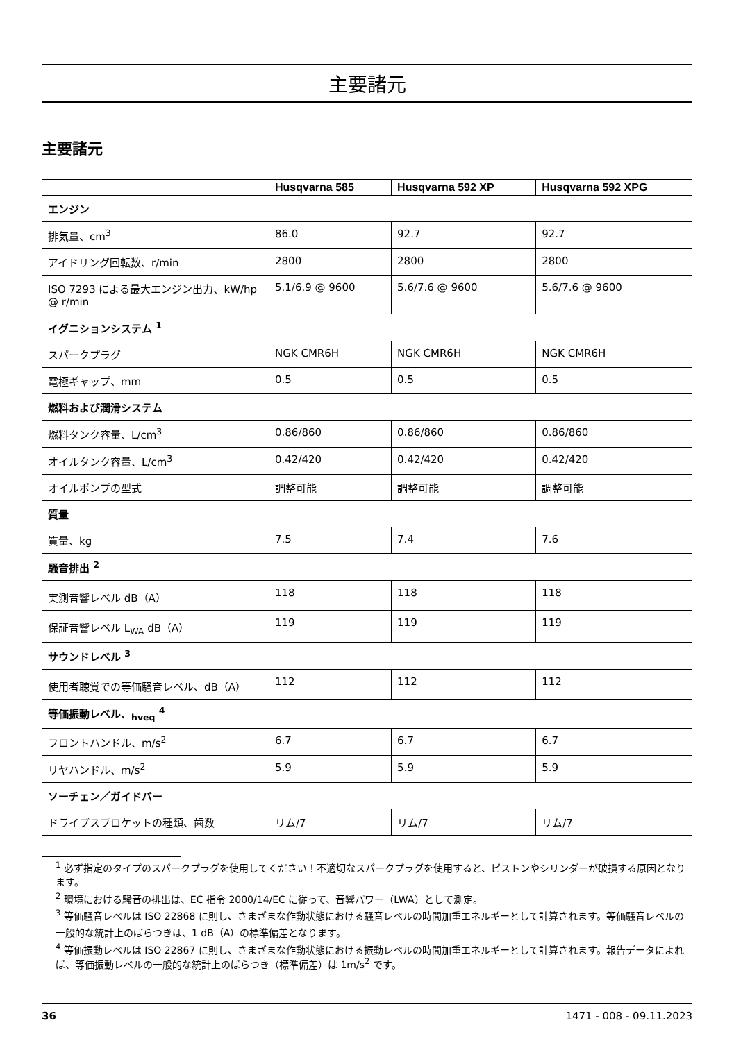主要諸元
主要諸元
| | Husqvarna 585 | Husqvarna 592 XP | Husqvarna 592 XPG |
| --- | --- | --- | --- |
| エンジン | | | |
| 排気量、cm<sup>3</sup> | 86.0 | 92.7 | 92.7 |
| アイドリング回転数、r/min | 2800 | 2800 | 2800 |
| ISO 7293 による最大エンジン出力、kW/hp @ r/min | 5.1/6.9 @ 9600 | 5.6/7.6 @ 9600 | 5.6/7.6 @ 9600 |
| イグニションシステム <sup>1</sup> | | | |
| スパークプラグ | NGK CMR6H | NGK CMR6H | NGK CMR6H |
| 電極ギャップ、mm | 0.5 | 0.5 | 0.5 |
| 燃料および潤滑システム | | | |
| 燃料タンク容量、L/cm<sup>3</sup> | 0.86/860 | 0.86/860 | 0.86/860 |
| オイルタンク容量、L/cm<sup>3</sup> | 0.42/420 | 0.42/420 | 0.42/420 |
| オイルポンプの型式 | 調整可能 | 調整可能 | 調整可能 |
| 質量 | | | |
| 質量、kg | 7.5 | 7.4 | 7.6 |
| 騒音排出 <sup>2</sup> | | | |
| 実測音響レベル dB（A） | 118 | 118 | 118 |
| 保証音響レベル L<sub>WA</sub> dB（A） | 119 | 119 | 119 |
| サウンドレベル <sup>3</sup> | | | |
| 使用者聴覚での等価騒音レベル、dB（A） | 112 | 112 | 112 |
| 等価振動レベル、<sub>hveq</sub> <sup>4</sup> | | | |
| フロントハンドル、m/s<sup>2</sup> | 6.7 | 6.7 | 6.7 |
| リヤハンドル、m/s<sup>2</sup> | 5.9 | 5.9 | 5.9 |
| ソーチェン／ガイドバー | | | |
| ドライブスプロケットの種類、歯数 | リム/7 | リム/7 | リム/7 |
<sup>1</sup> 必ず指定のタイプのスパークプラグを使用してください！不適切なスパークプラグを使用すると、ピストンやシリンダーが破損する原因となります。
<sup>2</sup> 環境における騒音の排出は、EC 指令 2000/14/EC に従って、音響パワー（LWA）として測定。
<sup>3</sup> 等価騒音レベルは ISO 22868 に則し、さまざまな作動状態における騒音レベルの時間加重エネルギーとして計算されます。等価騒音レベルの一般的な統計上のばらつきは、1 dB（A）の標準偏差となります。
<sup>4</sup> 等価振動レベルは ISO 22867 に則し、さまざまな作動状態における振動レベルの時間加重エネルギーとして計算されます。報告データによれば、等価振動レベルの一般的な統計上のばらつき（標準偏差）は 1m/s<sup>2</sup> です。
36 1471 - 008 - 09.11.2023